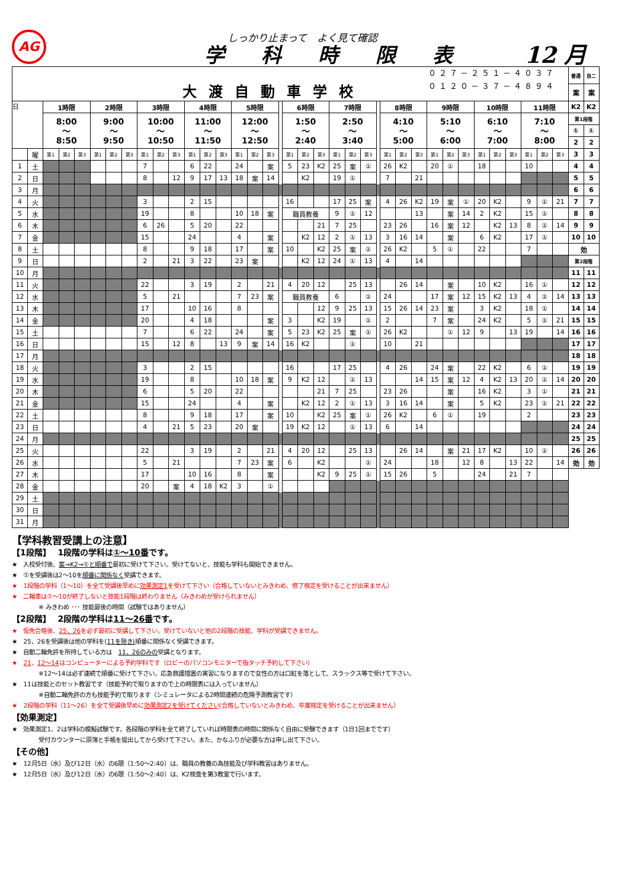AG
しっかり止まって　よく見て確認
学科時限表 12 月
| ０２７－２５１－４０３７ 大渡自動車学校 ０１２０－３７－４８９４ | | | | | | | | | | | | | | | | | | | | | | | | | | | | | | | | | | | | | 普通 | 自二 |
| | | | | | | | | | | | | | | | | | | | | | | | | | | | | | | | | | | | | | 案 | 案 |
| 日 | | 1時限 | | | 2時限 | | | 3時限 | | | 4時限 | | | 5時限 | | | | 6時限 | | | 7時限 | | | | 8時限 | | | 9時限 | | | 10時限 | | | 11時限 | | | K2 | K2 |
| | | 8:00 ～ 8:50 | | | 9:00 ～ 9:50 | | | 10:00 ～ 10:50 | | | 11:00 ～ 11:50 | | | 12:00 ～ 12:50 | | | | 1:50 ～ 2:40 | | | 2:50 ～ 3:40 | | | | 4:10 ～ 5:00 | | | 5:10 ～ 6:00 | | | 6:10 ～ 7:00 | | | 7:10 ～ 8:00 | | | 第1段階 | |
| | | | | | | | | | | | | | | | | | | | | | | | | | | | | | | | | | | | | | ① | ① |
| | | | | | | | | | | | | | | | | | | | | | | | | | | | | | | | | | | | | | 2 | 2 |
| | 曜 | 第1 | 第2 | 第3 | 第1 | 第2 | 第3 | 第1 | 第2 | 第3 | 第1 | 第2 | 第3 | 第1 | 第2 | 第3 | | 第1 | 第2 | 第3 | 第1 | 第2 | 第3 | | 第1 | 第2 | 第3 | 第1 | 第2 | 第3 | 第1 | 第2 | 第3 | 第1 | 第2 | 第3 | 3 | 3 |
| 1 | 土 | | | | | | | 7 | | | 6 | 22 | | 24 | | 案 | | 5 | 23 | K2 | 25 | 案 | ① | | 26 | K2 | | 20 | ① | | 18 | | | 10 | | | 4 | 4 |
| 2 | 日 | | | | | | | 8 | | 12 | 9 | 17 | 13 | 18 | 案 | 14 | | | K2 | | 19 | ① | | | 7 | | 21 | | | | | | | | | | 5 | 5 |
| 3 | 月 | | | | | | | | | | | | | | | | | | | | | | | | | | | | | | | | | | | | 6 | 6 |
| 4 | 火 | | | | | | | 3 | | | 2 | 15 | | | | | | 16 | | | 17 | 25 | 案 | | 4 | 26 | K2 | 19 | 案 | ① | 20 | K2 | | 9 | ① | 21 | 7 | 7 |
| 5 | 水 | | | | | | | 19 | | | 8 | | | 10 | 18 | 案 | | 職員教養 | | | 9 | ① | 12 | | | | 13 | | 案 | 14 | 2 | K2 | | 15 | ① | | 8 | 8 |
| 6 | 木 | | | | | | | 6 | 26 | | 5 | 20 | | 22 | | | | | | 21 | 7 | 25 | | | 23 | 26 | | 16 | 案 | 12 | | K2 | 13 | 8 | ① | 14 | 9 | 9 |
| 7 | 金 | | | | | | | 15 | | | 24 | | | 4 | | 案 | | | K2 | 12 | 2 | ① | 13 | | 3 | 16 | 14 | | 案 | | 6 | K2 | | 17 | ① | | 10 | 10 |
| 8 | 土 | | | | | | | 8 | | | 9 | 18 | | 17 | | 案 | | 10 | | K2 | 25 | 案 | ① | | 26 | K2 | | 5 | ① | | 22 | | | 7 | | | 効 | |
| 9 | 日 | | | | | | | 2 | | 21 | 3 | 22 | | 23 | 案 | | | | K2 | 12 | 24 | ① | 13 | | 4 | | 14 | | | | | | | | | | 第2段階 | |
| 10 | 月 | | | | | | | | | | | | | | | | | | | | | | | | | | | | | | | | | | | | 11 | 11 |
| 11 | 火 | | | | | | | 22 | | | 3 | 19 | | 2 | | 21 | | 4 | 20 | 12 | | 25 | 13 | | | 26 | 14 | | 案 | | 10 | K2 | | 16 | ① | | 12 | 12 |
| 12 | 水 | | | | | | | 5 | | 21 | | | | 7 | 23 | 案 | | 職員教養 | | | 6 | | ① | | 24 | | | 17 | 案 | 12 | 15 | K2 | 13 | 4 | ① | 14 | 13 | 13 |
| 13 | 木 | | | | | | | 17 | | | 10 | 16 | | 8 | | | | | | 12 | 9 | 25 | 13 | | 15 | 26 | 14 | 23 | 案 | | 3 | K2 | | 18 | ① | | 14 | 14 |
| 14 | 金 | | | | | | | 20 | | | 4 | 18 | | | | 案 | | 3 | | K2 | 19 | | ① | | 2 | | | 7 | 案 | | 24 | K2 | | 5 | ① | 21 | 15 | 15 |
| 15 | 土 | | | | | | | 7 | | | 6 | 22 | | 24 | | 案 | | 5 | 23 | K2 | 25 | 案 | ① | | 26 | K2 | | | ① | 12 | 9 | | 13 | 19 | | 14 | 16 | 16 |
| 16 | 日 | | | | | | | 15 | | 12 | 8 | | 13 | 9 | 案 | 14 | | 16 | K2 | | | ① | | | 10 | | 21 | | | | | | | | | | 17 | 17 |
| 17 | 月 | | | | | | | | | | | | | | | | | | | | | | | | | | | | | | | | | | | | 18 | 18 |
| 18 | 火 | | | | | | | 3 | | | 2 | 15 | | | | | | 16 | | | 17 | 25 | | | 4 | 26 | | 24 | 案 | | 22 | K2 | | 6 | ① | | 19 | 19 |
| 19 | 水 | | | | | | | 19 | | | 8 | | | 10 | 18 | 案 | | 9 | K2 | 12 | | ① | 13 | | | | 14 | 15 | 案 | 12 | 4 | K2 | 13 | 20 | ① | 14 | 20 | 20 |
| 20 | 木 | | | | | | | 6 | | | 5 | 20 | | 22 | | | | | | 21 | 7 | 25 | | | 23 | 26 | | | 案 | | 16 | K2 | | 3 | ① | | 21 | 21 |
| 21 | 金 | | | | | | | 15 | | | 24 | | | 4 | | 案 | | | K2 | 12 | 2 | ① | 13 | | 3 | 16 | 14 | | 案 | | 5 | K2 | | 23 | ① | 21 | 22 | 22 |
| 22 | 土 | | | | | | | 8 | | | 9 | 18 | | 17 | | 案 | | 10 | | K2 | 25 | 案 | ① | | 26 | K2 | | 6 | ① | | 19 | | | 2 | | | 23 | 23 |
| 23 | 日 | | | | | | | 4 | | 21 | 5 | 23 | | 20 | 案 | | | 19 | K2 | 12 | | ① | 13 | | 6 | | 14 | | | | | | | | | | 24 | 24 |
| 24 | 月 | | | | | | | | | | | | | | | | | | | | | | | | | | | | | | | | | | | | 25 | 25 |
| 25 | 火 | | | | | | | 22 | | | 3 | 19 | | 2 | | 21 | | 4 | 20 | 12 | | 25 | 13 | | | 26 | 14 | | 案 | 21 | 17 | K2 | | 10 | ① | | 26 | 26 |
| 26 | 水 | | | | | | | 5 | | 21 | | | | 7 | 23 | 案 | | 6 | | K2 | | | ① | | 24 | | | 18 | | 12 | 8 | | 13 | 22 | | 14 | 効 | 効 |
| 27 | 木 | | | | | | | 17 | | | 10 | 16 | | 8 | | 案 | | | | K2 | 9 | 25 | ① | | 15 | 26 | | 5 | | | 24 | | 21 | 7 | | | | |
| 28 | 金 | | | | | | | 20 | | 案 | 4 | 18 | K2 | 3 | | ① | | | | | | | | | | | | | | | | | | | | | | |
| 29 | 土 | | | | | | | | | | | | | | | | | | | | | | | | | | | | | | | | | | | | | |
| 30 | 日 | | | | | | | | | | | | | | | | | | | | | | | | | | | | | | | | | | | | | |
| 31 | 月 | | | | | | | | | | | | | | | | | | | | | | | | | | | | | | | | | | | | | |
【学科教習受講上の注意】
【1段階】　 1段階の学科は①～10番です。
★　入校受付後、案→K2→①と順番で最初に受けて下さい。受けてないと、技能も学科も開始できません。
★　①を受講後は2～10を順番に関係なく受講できます。
★　1段階の学科（1～10）を全て受講後早めに効果測定1を受けて下さい（合格していないとみきわめ、修了検定を受けることが出来ません）
★　二輪車は①～10が終了しないと技能1段階は終わりません（みきわめが受けられません）
※ みきわめ ･･･ 技能最後の時間（試験ではありません）
【2段階】　 2段階の学科は11～26番です。
★　仮免合格後、25、26を必ず最初に受講して下さい。受けていないと他の2段階の技能、学科が受講できません。
★　25、26を受講後は他の学科を(11を除き) 順番に関係なく受講できます。
★　自動二輪免許を所持している方は　11、26のみの受講となります。
★　21、12～14はコンピューターによる予約学科です（ロビーのパソコンモニターで指タッチ予約して下さい）
※12～14は必ず連続で順番に受けて下さい。応急救護措置の実習になりますので女性の方は口紅を落として、スラックス等で受けて下さい。
★　11は技能とのセット教習です（技能予約で取りますので上の時限表には入っていません）
※自動二輪免許の方も技能予約で取ります（シミュレータによる2時間連続の危険予測教習です）
★　2段階の学科（11～26）を全て受講後早めに効果測定2を受けてください(合格していないとみきわめ、卒業検定を受けることが出来ません）
【効果測定】
★　効果測定1、2は学科の模擬試験です。各段階の学科を全て終了していれば時限表の時間に関係なく自由に受験できます（1日1回までです）
受付カウンターに原簿と手帳を提出してから受けて下さい。また、かなふりが必要な方は申し出て下さい。
【その他】
★　12月5日（水）及び12日（水）の6限（1:50～2:40）は、職員の教養の為技能及び学科教習はありません。
★　12月5日（水）及び12日（水）の6限（1:50～2:40）は、K2検査を第3教室で行います。